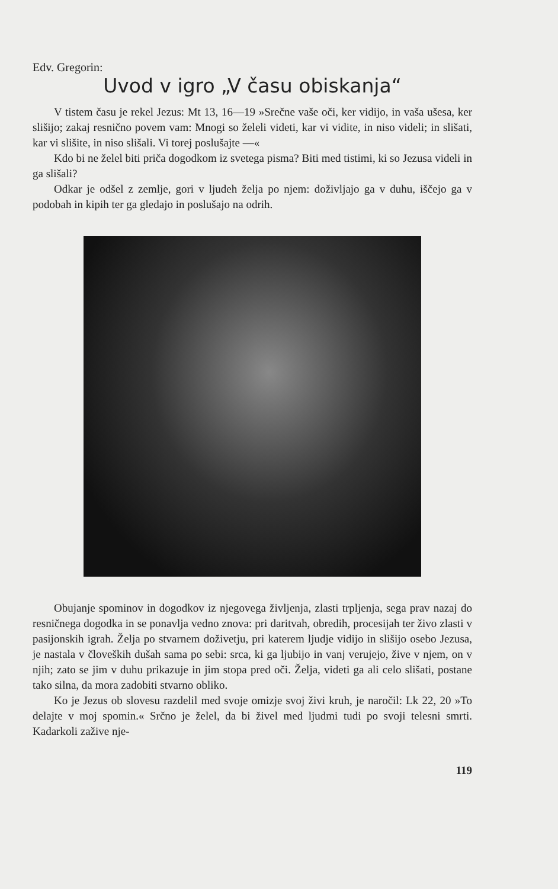Edv. Gregorin:
Uvod v igro „V času obiskanja“
V tistem času je rekel Jezus: Mt 13, 16—19 »Srečne vaše oči, ker vidijo, in vaša ušesa, ker slišijo; zakaj resnično povem vam: Mnogi so želeli videti, kar vi vidite, in niso videli; in slišati, kar vi slišite, in niso slišali. Vi torej poslušajte —«
Kdo bi ne želel biti priča dogodkom iz svetega pisma? Biti med tistimi, ki so Jezusa videli in ga slišali?
Odkar je odšel z zemlje, gori v ljudeh želja po njem: doživljajo ga v duhu, iščejo ga v podobah in kipih ter ga gledajo in poslušajo na odrih.
Obujanje spominov in dogodkov iz njegovega življenja, zlasti trpljenja, sega prav nazaj do resničnega dogodka in se ponavlja vedno znova: pri daritvah, obredih, procesijah ter živo zlasti v pasijonskih igrah. Želja po stvarnem doživetju, pri katerem ljudje vidijo in slišijo osebo Jezusa, je nastala v človeških dušah sama po sebi: srca, ki ga ljubijo in vanj verujejo, žive v njem, on v njih; zato se jim v duhu prikazuje in jim stopa pred oči. Želja, videti ga ali celo slišati, postane tako silna, da mora zadobiti stvarno obliko.
Ko je Jezus ob slovesu razdelil med svoje omizje svoj živi kruh, je naročil: Lk 22, 20 »To delajte v moj spomin.« Srčno je želel, da bi živel med ljudmi tudi po svoji telesni smrti. Kadarkoli zažive nje-
119